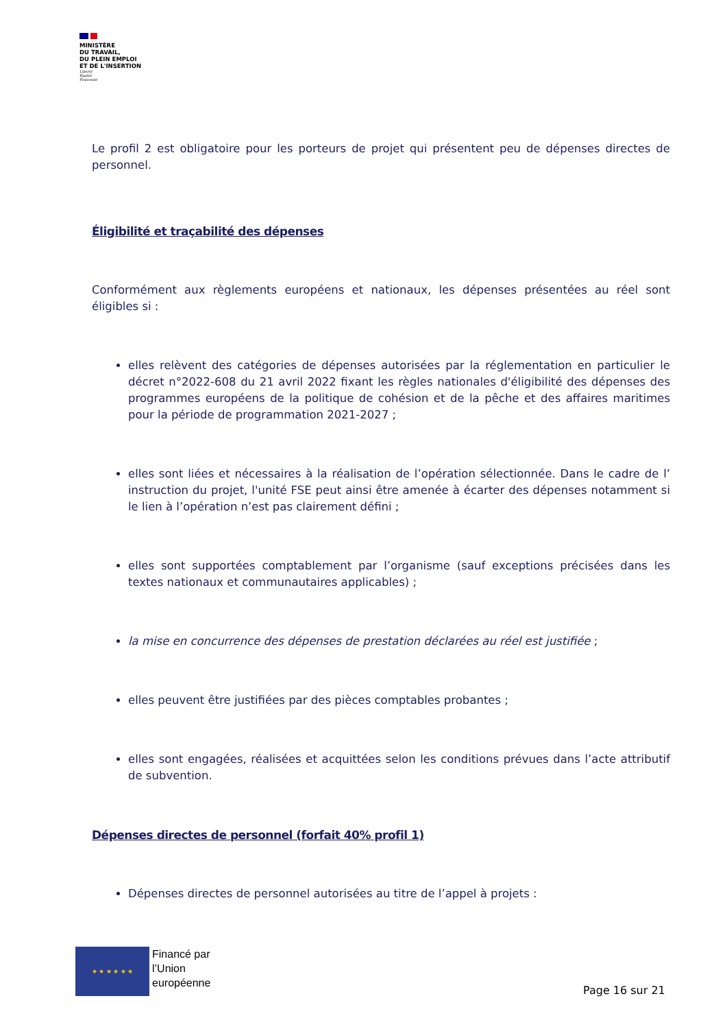MINISTÈRE
DU TRAVAIL,
DU PLEIN EMPLOI
ET DE L'INSERTION
Liberté
Égalité
Fraternité
Le profil 2 est obligatoire pour les porteurs de projet qui présentent peu de dépenses directes de personnel.
Éligibilité et traçabilité des dépenses
Conformément aux règlements européens et nationaux, les dépenses présentées au réel sont éligibles si :
elles relèvent des catégories de dépenses autorisées par la réglementation en particulier le décret n°2022-608 du 21 avril 2022 fixant les règles nationales d'éligibilité des dépenses des programmes européens de la politique de cohésion et de la pêche et des affaires maritimes pour la période de programmation 2021-2027 ;
elles sont liées et nécessaires à la réalisation de l’opération sélectionnée. Dans le cadre de l’ instruction du projet, l'unité FSE peut ainsi être amenée à écarter des dépenses notamment si le lien à l’opération n’est pas clairement défini ;
elles sont supportées comptablement par l’organisme (sauf exceptions précisées dans les textes nationaux et communautaires applicables) ;
la mise en concurrence des dépenses de prestation déclarées au réel est justifiée ;
elles peuvent être justifiées par des pièces comptables probantes ;
elles sont engagées, réalisées et acquittées selon les conditions prévues dans l’acte attributif de subvention.
Dépenses directes de personnel (forfait 40% profil 1)
Dépenses directes de personnel autorisées au titre de l’appel à projets :
★ ★ ★ ★ ★ ★
Financé par
l’Union
européenne
Page 16 sur 21